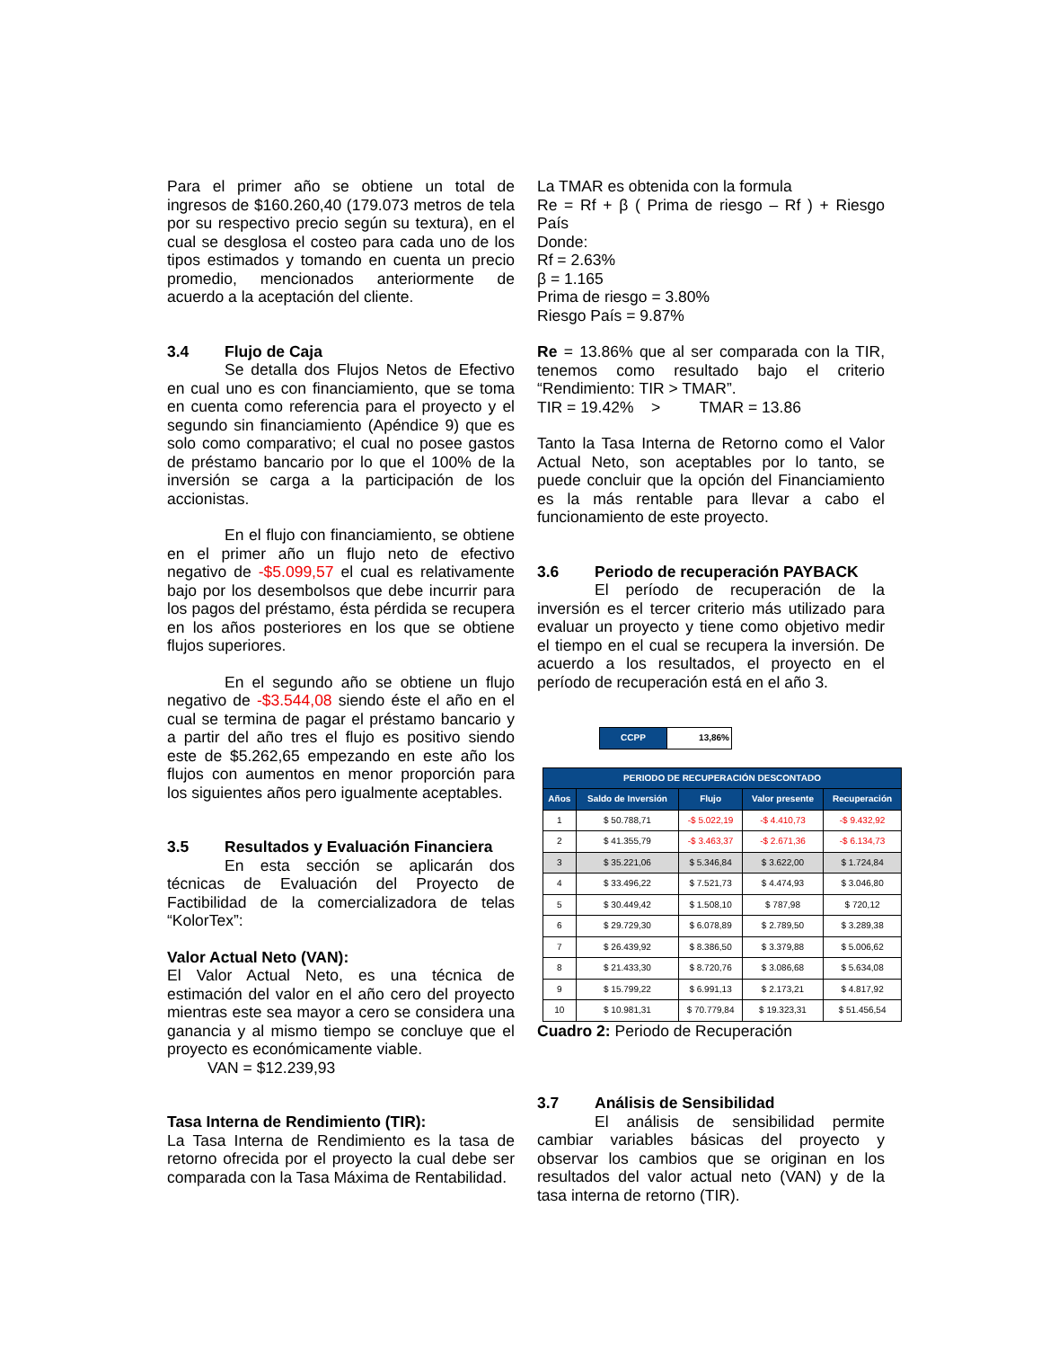Para el primer año se obtiene un total de ingresos de $160.260,40 (179.073 metros de tela por su respectivo precio según su textura), en el cual se desglosa el costeo para cada uno de los tipos estimados y tomando en cuenta un precio promedio, mencionados anteriormente de acuerdo a la aceptación del cliente.
3.4 Flujo de Caja
Se detalla dos Flujos Netos de Efectivo en cual uno es con financiamiento, que se toma en cuenta como referencia para el proyecto y el segundo sin financiamiento (Apéndice 9) que es solo como comparativo; el cual no posee gastos de préstamo bancario por lo que el 100% de la inversión se carga a la participación de los accionistas.
En el flujo con financiamiento, se obtiene en el primer año un flujo neto de efectivo negativo de -$5.099,57 el cual es relativamente bajo por los desembolsos que debe incurrir para los pagos del préstamo, ésta pérdida se recupera en los años posteriores en los que se obtiene flujos superiores.
En el segundo año se obtiene un flujo negativo de -$3.544,08 siendo éste el año en el cual se termina de pagar el préstamo bancario y a partir del año tres el flujo es positivo siendo este de $5.262,65 empezando en este año los flujos con aumentos en menor proporción para los siguientes años pero igualmente aceptables.
3.5 Resultados y Evaluación Financiera
En esta sección se aplicarán dos técnicas de Evaluación del Proyecto de Factibilidad de la comercializadora de telas “KolorTex”:
Valor Actual Neto (VAN):
El Valor Actual Neto, es una técnica de estimación del valor en el año cero del proyecto mientras este sea mayor a cero se considera una ganancia y al mismo tiempo se concluye que el proyecto es económicamente viable.
VAN = $12.239,93
Tasa Interna de Rendimiento (TIR):
La Tasa Interna de Rendimiento es la tasa de retorno ofrecida por el proyecto la cual debe ser comparada con la Tasa Máxima de Rentabilidad.
La TMAR es obtenida con la formula
Re = Rf + β ( Prima de riesgo – Rf ) + Riesgo País
Donde:
Rf = 2.63%
β = 1.165
Prima de riesgo = 3.80%
Riesgo País = 9.87%
Re = 13.86% que al ser comparada con la TIR, tenemos como resultado bajo el criterio “Rendimiento: TIR > TMAR”.
TIR = 19.42% > TMAR = 13.86
Tanto la Tasa Interna de Retorno como el Valor Actual Neto, son aceptables por lo tanto, se puede concluir que la opción del Financiamiento es la más rentable para llevar a cabo el funcionamiento de este proyecto.
3.6 Periodo de recuperación PAYBACK
El período de recuperación de la inversión es el tercer criterio más utilizado para evaluar un proyecto y tiene como objetivo medir el tiempo en el cual se recupera la inversión. De acuerdo a los resultados, el proyecto en el período de recuperación está en el año 3.
| CCPP | 13,86% |
| PERIODO DE RECUPERACIÓN DESCONTADO | | | | |
| --- | --- | --- | --- | --- |
| Años | Saldo de Inversión | Flujo | Valor presente | Recuperación |
| 1 | $ 50.788,71 | -$ 5.022,19 | -$ 4.410,73 | -$ 9.432,92 |
| 2 | $ 41.355,79 | -$ 3.463,37 | -$ 2.671,36 | -$ 6.134,73 |
| 3 | $ 35.221,06 | $ 5.346,84 | $ 3.622,00 | $ 1.724,84 |
| 4 | $ 33.496,22 | $ 7.521,73 | $ 4.474,93 | $ 3.046,80 |
| 5 | $ 30.449,42 | $ 1.508,10 | $ 787,98 | $ 720,12 |
| 6 | $ 29.729,30 | $ 6.078,89 | $ 2.789,50 | $ 3.289,38 |
| 7 | $ 26.439,92 | $ 8.386,50 | $ 3.379,88 | $ 5.006,62 |
| 8 | $ 21.433,30 | $ 8.720,76 | $ 3.086,68 | $ 5.634,08 |
| 9 | $ 15.799,22 | $ 6.991,13 | $ 2.173,21 | $ 4.817,92 |
| 10 | $ 10.981,31 | $ 70.779,84 | $ 19.323,31 | $ 51.456,54 |
Cuadro 2: Periodo de Recuperación
3.7 Análisis de Sensibilidad
El análisis de sensibilidad permite cambiar variables básicas del proyecto y observar los cambios que se originan en los resultados del valor actual neto (VAN) y de la tasa interna de retorno (TIR).